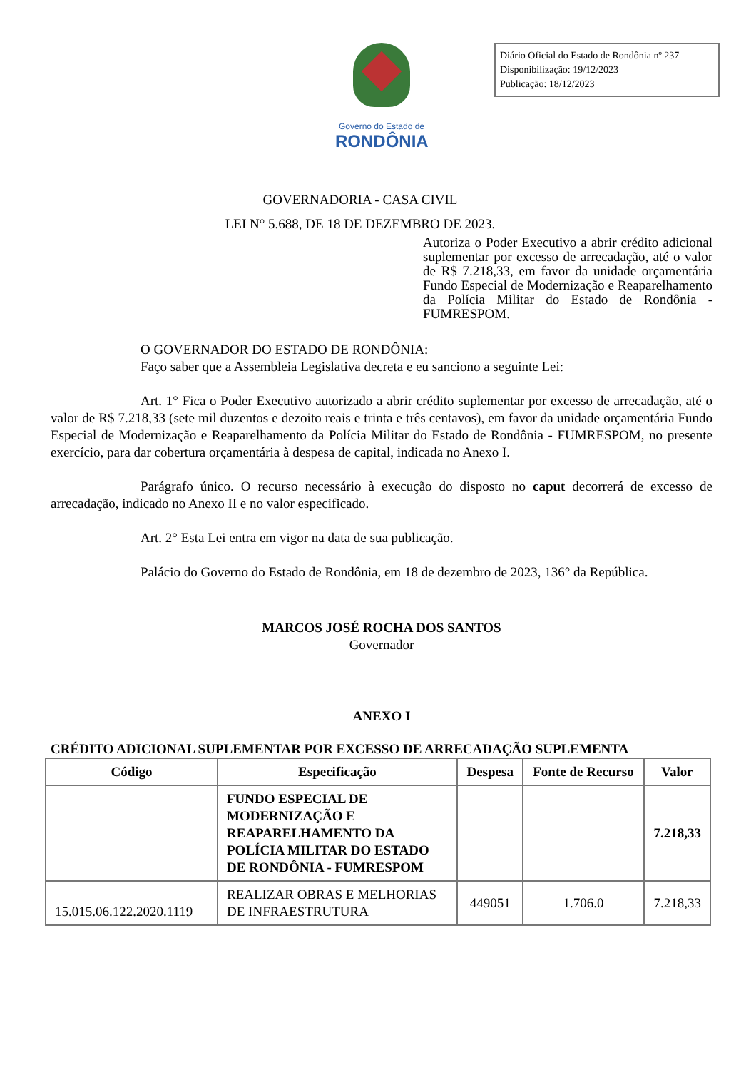Governo do Estado de
RONDÔNIA
Diário Oficial do Estado de Rondônia nº 237
Disponibilização: 19/12/2023
Publicação: 18/12/2023
GOVERNADORIA - CASA CIVIL
LEI N° 5.688, DE 18 DE DEZEMBRO DE 2023.
Autoriza o Poder Executivo a abrir crédito adicional suplementar por excesso de arrecadação, até o valor de R$ 7.218,33, em favor da unidade orçamentária Fundo Especial de Modernização e Reaparelhamento da Polícia Militar do Estado de Rondônia - FUMRESPOM.
O GOVERNADOR DO ESTADO DE RONDÔNIA:
Faço saber que a Assembleia Legislativa decreta e eu sanciono a seguinte Lei:
Art. 1° Fica o Poder Executivo autorizado a abrir crédito suplementar por excesso de arrecadação, até o valor de R$ 7.218,33 (sete mil duzentos e dezoito reais e trinta e três centavos), em favor da unidade orçamentária Fundo Especial de Modernização e Reaparelhamento da Polícia Militar do Estado de Rondônia - FUMRESPOM, no presente exercício, para dar cobertura orçamentária à despesa de capital, indicada no Anexo I.
Parágrafo único. O recurso necessário à execução do disposto no caput decorrerá de excesso de arrecadação, indicado no Anexo II e no valor especificado.
Art. 2° Esta Lei entra em vigor na data de sua publicação.
Palácio do Governo do Estado de Rondônia, em 18 de dezembro de 2023, 136° da República.
MARCOS JOSÉ ROCHA DOS SANTOS
Governador
ANEXO I
CRÉDITO ADICIONAL SUPLEMENTAR POR EXCESSO DE ARRECADAÇÃO SUPLEMENTA
| Código | Especificação | Despesa | Fonte de Recurso | Valor |
| --- | --- | --- | --- | --- |
| | FUNDO ESPECIAL DE MODERNIZAÇÃO E REAPARELHAMENTO DA POLÍCIA MILITAR DO ESTADO DE RONDÔNIA - FUMRESPOM | | | 7.218,33 |
| 15.015.06.122.2020.1119 | REALIZAR OBRAS E MELHORIAS DE INFRAESTRUTURA | 449051 | 1.706.0 | 7.218,33 |